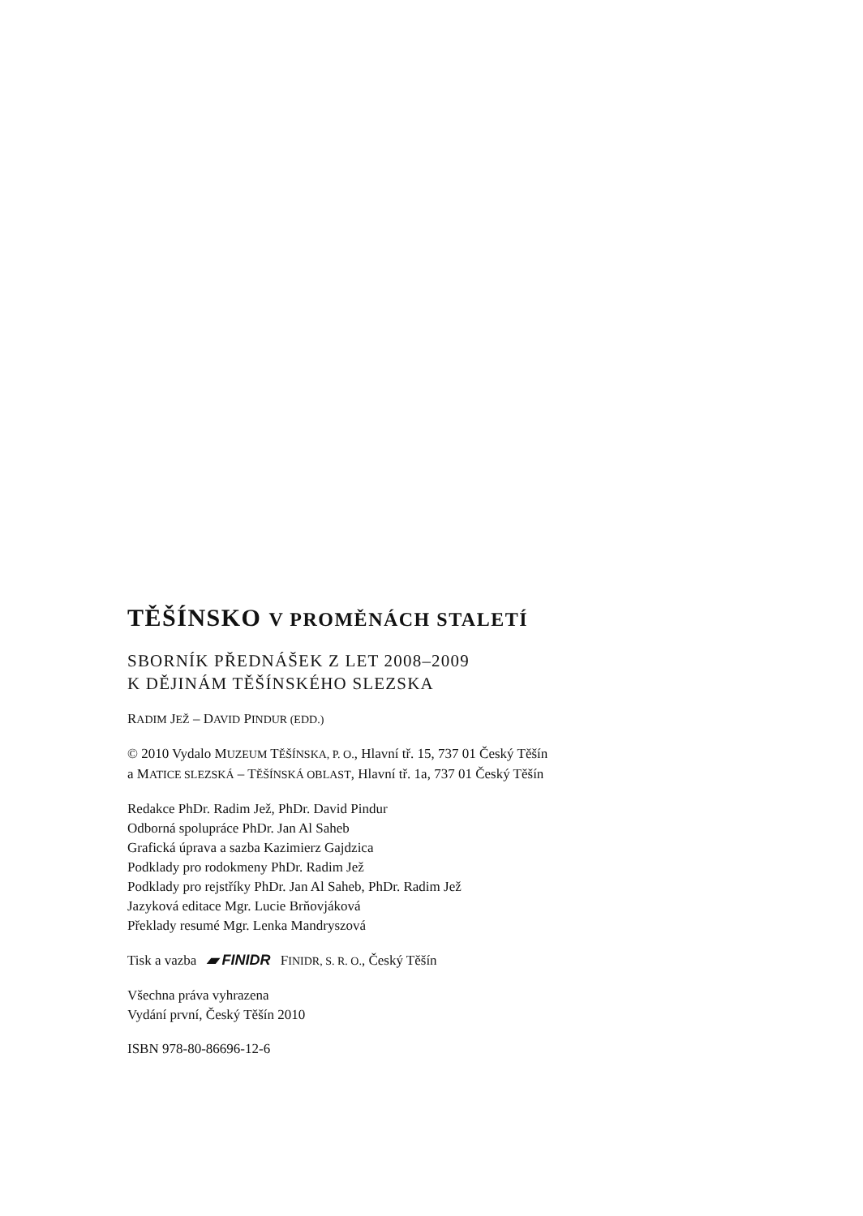TĚŠÍNSKO V PROMĚNÁCH STALETÍ
SBORNÍK PŘEDNÁŠEK Z LET 2008–2009
K DĚJINÁM TĚŠÍNSKÉHO SLEZSKA
RADIM JEŽ – DAVID PINDUR (EDD.)
© 2010 Vydalo MUZEUM TĚŠÍNSKA, P. O., Hlavní tř. 15, 737 01 Český Těšín
a MATICE SLEZSKÁ – TĚŠÍNSKÁ OBLAST, Hlavní tř. 1a, 737 01 Český Těšín
Redakce PhDr. Radim Jež, PhDr. David Pindur
Odborná spolupráce PhDr. Jan Al Saheb
Grafická úprava a sazba Kazimierz Gajdzica
Podklady pro rodokmeny PhDr. Radim Jež
Podklady pro rejstříky PhDr. Jan Al Saheb, PhDr. Radim Jež
Jazyková editace Mgr. Lucie Brňovjáková
Překlady resumé Mgr. Lenka Mandryszová
Tisk a vazba ▰ FINIDR FINIDR, S. R. O., Český Těšín
Všechna práva vyhrazena
Vydání první, Český Těšín 2010
ISBN 978-80-86696-12-6